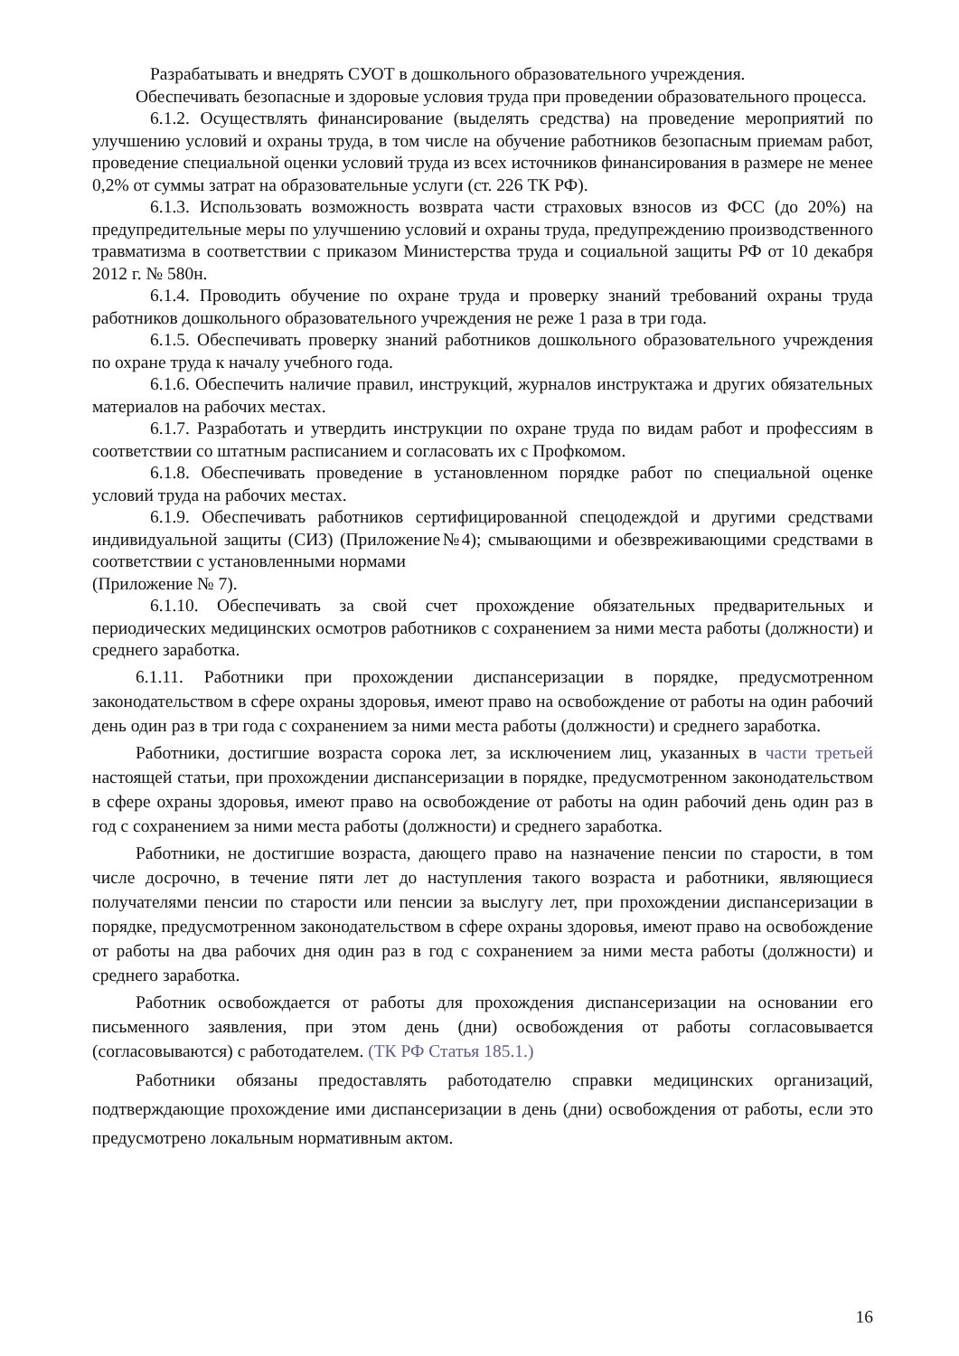Разрабатывать и внедрять СУОТ в дошкольного образовательного учреждения.
Обеспечивать безопасные и здоровые условия труда при проведении образовательного процесса.
6.1.2. Осуществлять финансирование (выделять средства) на проведение мероприятий по улучшению условий и охраны труда, в том числе на обучение работников безопасным приемам работ, проведение специальной оценки условий труда из всех источников финансирования в размере не менее 0,2% от суммы затрат на образовательные услуги (ст. 226 ТК РФ).
6.1.3. Использовать возможность возврата части страховых взносов из ФСС (до 20%) на предупредительные меры по улучшению условий и охраны труда, предупреждению производственного травматизма в соответствии с приказом Министерства труда и социальной защиты РФ от 10 декабря 2012 г. № 580н.
6.1.4. Проводить обучение по охране труда и проверку знаний требований охраны труда работников дошкольного образовательного учреждения не реже 1 раза в три года.
6.1.5. Обеспечивать проверку знаний работников дошкольного образовательного учреждения по охране труда к началу учебного года.
6.1.6. Обеспечить наличие правил, инструкций, журналов инструктажа и других обязательных материалов на рабочих местах.
6.1.7. Разработать и утвердить инструкции по охране труда по видам работ и профессиям в соответствии со штатным расписанием и согласовать их с Профкомом.
6.1.8. Обеспечивать проведение в установленном порядке работ по специальной оценке условий труда на рабочих местах.
6.1.9. Обеспечивать работников сертифицированной спецодеждой и другими средствами индивидуальной защиты (СИЗ) (Приложение№4); смывающими и обезвреживающими средствами в соответствии с установленными нормами
(Приложение № 7).
6.1.10. Обеспечивать за свой счет прохождение обязательных предварительных и периодических медицинских осмотров работников с сохранением за ними места работы (должности) и среднего заработка.
6.1.11. Работники при прохождении диспансеризации в порядке, предусмотренном законодательством в сфере охраны здоровья, имеют право на освобождение от работы на один рабочий день один раз в три года с сохранением за ними места работы (должности) и среднего заработка.
Работники, достигшие возраста сорока лет, за исключением лиц, указанных в части третьей настоящей статьи, при прохождении диспансеризации в порядке, предусмотренном законодательством в сфере охраны здоровья, имеют право на освобождение от работы на один рабочий день один раз в год с сохранением за ними места работы (должности) и среднего заработка.
Работники, не достигшие возраста, дающего право на назначение пенсии по старости, в том числе досрочно, в течение пяти лет до наступления такого возраста и работники, являющиеся получателями пенсии по старости или пенсии за выслугу лет, при прохождении диспансеризации в порядке, предусмотренном законодательством в сфере охраны здоровья, имеют право на освобождение от работы на два рабочих дня один раз в год с сохранением за ними места работы (должности) и среднего заработка.
Работник освобождается от работы для прохождения диспансеризации на основании его письменного заявления, при этом день (дни) освобождения от работы согласовывается (согласовываются) с работодателем. (ТК РФ Статья 185.1.)
Работники обязаны предоставлять работодателю справки медицинских организаций, подтверждающие прохождение ими диспансеризации в день (дни) освобождения от работы, если это предусмотрено локальным нормативным актом.
16